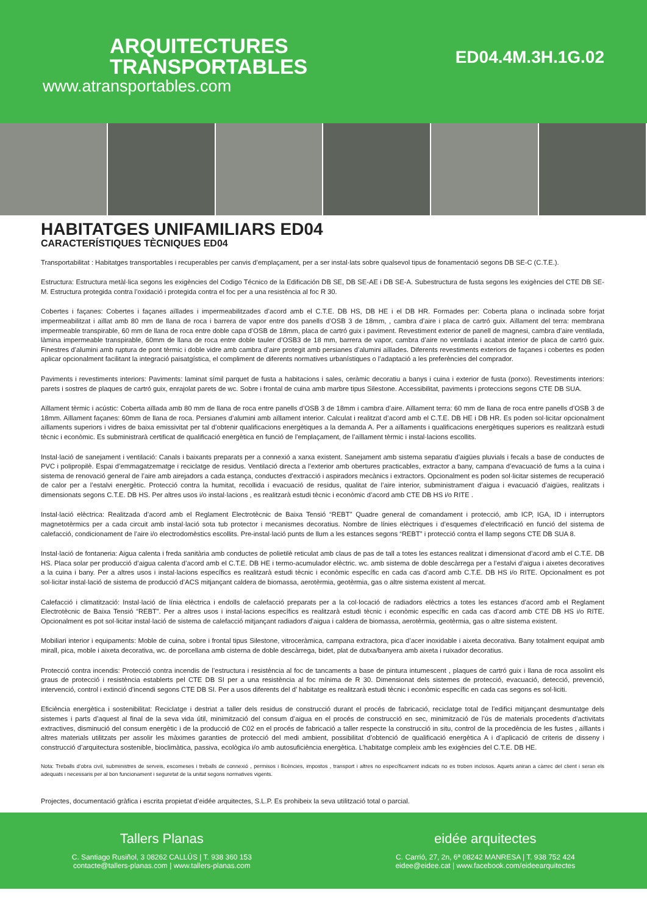ARQUITECTURES
TRANSPORTABLES
www.atransportables.com
ED04.4M.3H.1G.02
HABITATGES UNIFAMILIARS ED04
CARACTERÍSTIQUES TÈCNIQUES ED04
Transportabilitat : Habitatges transportables i recuperables per canvis d’emplaçament, per a ser instal·lats sobre qualsevol tipus de fonamentació segons DB SE-C (C.T.E.).
Estructura: Estructura metàl·lica segons les exigències del Codigo Técnico de la Edificación DB SE, DB SE-AE i DB SE-A. Subestructura de fusta segons les exigències del CTE DB SE-M. Estructura protegida contra l’oxidació i protegida contra el foc per a una resistència al foc R 30.
Cobertes i façanes: Cobertes i façanes aïllades i impermeabilitzades d’acord amb el C.T.E. DB HS, DB HE i el DB HR. Formades per: Coberta plana o inclinada sobre forjat impermeabilitzat i aïllat amb 80 mm de llana de roca i barrera de vapor entre dos panells d’OSB 3 de 18mm, , cambra d’aire i placa de cartró guix. Aïllament del terra: membrana impermeable transpirable, 60 mm de llana de roca entre doble capa d’OSB de 18mm, placa de cartró guix i paviment. Revestiment exterior de panell de magnesi, cambra d’aire ventilada, làmina impermeable transpirable, 60mm de llana de roca entre doble tauler d’OSB3 de 18 mm, barrera de vapor, cambra d’aire no ventilada i acabat interior de placa de cartró guix. Finestres d’alumini amb ruptura de pont tèrmic i doble vidre amb cambra d’aire protegit amb persianes d’alumini aïllades. Diferents revestiments exteriors de façanes i cobertes es poden aplicar opcionalment facilitant la integració paisatgística, el compliment de diferents normatives urbanístiques o l’adaptació a les preferències del comprador.
Paviments i revestiments interiors: Paviments: laminat símil parquet de fusta a habitacions i sales, ceràmic decoratiu a banys i cuina i exterior de fusta (porxo). Revestiments interiors: parets i sostres de plaques de cartró guix, enrajolat parets de wc. Sobre i frontal de cuina amb marbre tipus Silestone. Accessibilitat, paviments i proteccions segons CTE DB SUA.
Aïllament tèrmic i acústic: Coberta aïllada amb 80 mm de llana de roca entre panells d’OSB 3 de 18mm i cambra d’aire. Aïllament terra: 60 mm de llana de roca entre panells d’OSB 3 de 18mm. Aïllament façanes: 60mm de llana de roca. Persianes d’alumini amb aïllament interior. Calculat i realitzat d’acord amb el C.T.E. DB HE i DB HR. Es poden sol·licitar opcionalment aïllaments superiors i vidres de baixa emissivitat per tal d’obtenir qualificacions energètiques a la demanda A. Per a aïllaments i qualificacions energètiques superiors es realitzarà estudi tècnic i econòmic. Es subministrarà certificat de qualificació energètica en funció de l’emplaçament, de l’aïllament tèrmic i instal·lacions escollits.
Instal·lació de sanejament i ventilació: Canals i baixants preparats per a connexió a xarxa existent. Sanejament amb sistema separatiu d’aigües pluvials i fecals a base de conductes de PVC i polipropilè. Espai d’emmagatzematge i reciclatge de residus. Ventilació directa a l’exterior amb obertures practicables, extractor a bany, campana d’evacuació de fums a la cuina i sistema de renovació general de l’aire amb airejadors a cada estança, conductes d’extracció i aspiradors mecànics i extractors. Opcionalment es poden sol·licitar sistemes de recuperació de calor per a l’estalvi energètic. Protecció contra la humitat, recollida i evacuació de residus, qualitat de l’aire interior, subministrament d’aigua i evacuació d’aigües, realitzats i dimensionats segons C.T.E. DB HS. Per altres usos i/o instal·lacions , es realitzarà estudi tècnic i econòmic d’acord amb CTE DB HS i/o RITE .
Instal·lació elèctrica: Realitzada d’acord amb el Reglament Electrotècnic de Baixa Tensió “REBT” Quadre general de comandament i protecció, amb ICP, IGA, ID i interruptors magnetotèrmics per a cada circuit amb instal·lació sota tub protector i mecanismes decoratius. Nombre de línies elèctriques i d’esquemes d’electrificació en funció del sistema de calefacció, condicionament de l’aire i/o electrodomèstics escollits. Pre-instal·lació punts de llum a les estances segons “REBT” i protecció contra el llamp segons CTE DB SUA 8.
Instal·lació de fontaneria: Aigua calenta i freda sanitària amb conductes de polietilè reticulat amb claus de pas de tall a totes les estances realitzat i dimensionat d’acord amb el C.T.E. DB HS. Placa solar per producció d’aigua calenta d’acord amb el C.T.E. DB HE i termo-acumulador elèctric. wc. amb sistema de doble descàrrega per a l’estalvi d’aigua i aixetes decoratives a la cuina i bany. Per a altres usos i instal·lacions específics es realitzarà estudi tècnic i econòmic específic en cada cas d’acord amb C.T.E. DB HS i/o RITE. Opcionalment es pot sol·licitar instal·lació de sistema de producció d’ACS mitjançant caldera de biomassa, aerotèrmia, geotèrmia, gas o altre sistema existent al mercat.
Calefacció i climatització: Instal·lació de línia elèctrica i endolls de calefacció preparats per a la col·locació de radiadors elèctrics a totes les estances d’acord amb el Reglament Electrotècnic de Baixa Tensió “REBT”. Per a altres usos i instal·lacions específics es realitzarà estudi tècnic i econòmic específic en cada cas d’acord amb CTE DB HS i/o RITE. Opcionalment es pot sol·licitar instal·lació de sistema de calefacció mitjançant radiadors d’aigua i caldera de biomassa, aerotèrmia, geotèrmia, gas o altre sistema existent.
Mobiliari interior i equipaments: Moble de cuina, sobre i frontal tipus Silestone, vitroceràmica, campana extractora, pica d’acer inoxidable i aixeta decorativa. Bany totalment equipat amb mirall, pica, moble i aixeta decorativa, wc. de porcellana amb cisterna de doble descàrrega, bidet, plat de dutxa/banyera amb aixeta i ruixador decoratius.
Protecció contra incendis: Protecció contra incendis de l’estructura i resistència al foc de tancaments a base de pintura intumescent , plaques de cartró guix i llana de roca assolint els graus de protecció i resistència establerts pel CTE DB SI per a una resistència al foc mínima de R 30. Dimensionat dels sistemes de protecció, evacuació, detecció, prevenció, intervenció, control i extinció d’incendi segons CTE DB SI. Per a usos diferents del d’ habitatge es realitzarà estudi tècnic i econòmic específic en cada cas segons es sol·liciti.
Eficiència energètica i sostenibilitat: Reciclatge i destriat a taller dels residus de construcció durant el procés de fabricació, reciclatge total de l’edifici mitjançant desmuntatge dels sistemes i parts d’aquest al final de la seva vida útil, minimització del consum d’aigua en el procés de construcció en sec, minimització de l’ús de materials procedents d’activitats extractives, disminució del consum energètic i de la producció de C02 en el procés de fabricació a taller respecte la construcció in situ, control de la procedència de les fustes , aïllants i altres materials utilitzats per assolir les màximes garanties de protecció del medi ambient, possibilitat d’obtenció de qualificació energètica A i d’aplicació de criteris de disseny i construcció d’arquitectura sostenible, bioclimàtica, passiva, ecològica i/o amb autosuficiència energètica. L’habitatge compleix amb les exigències del C.T.E. DB HE.
Nota: Treballs d’obra civil, subministres de serveis, escomeses i treballs de connexió , permisos i llicències, impostos , transport i altres no específicament indicats no es troben inclosos. Aquets aniran a càrrec del client i seran els adequats i necessaris per al bon funcionament i seguretat de la unitat segons normatives vigents.
Projectes, documentació gràfica i escrita propietat d’eidée arquitectes, S.L.P. Es prohibeix la seva utilització total o parcial.
Tallers Planas
C. Santiago Rusiñol, 3 08262 CALLÚS | T. 938 360 153
contacte@tallers-planas.com | www.tallers-planas.com
eidée arquitectes
C. Carrió, 27, 2n, 6ª 08242 MANRESA | T. 938 752 424
eidee@eidee.cat | www.facebook.com/eideearquitectes